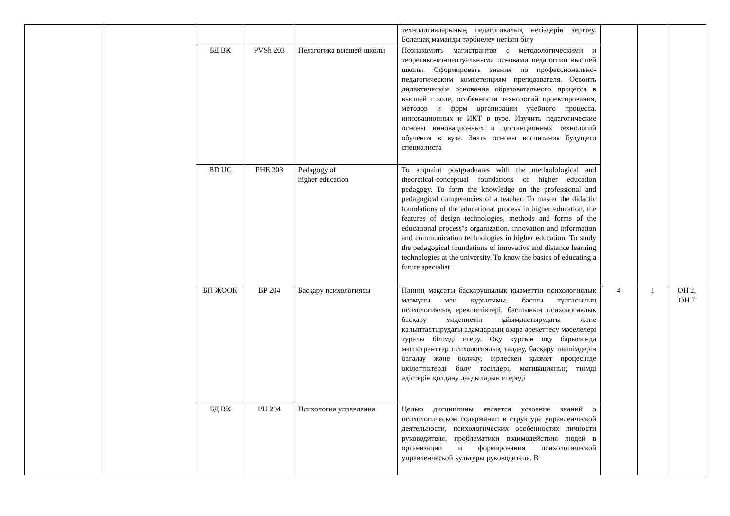| | | | | | технологияларының педагогикалық негіздерін зерттеу. Болашақ маманды тәрбиелеу негізін білу | | | |
| | | БД ВК | PVSh 203 | Педагогика высшей школы | Познакомить магистрантов с методологическими и теоретико-концептуальными основами педагогики высшей школы. Сформировать знания по профессионально- педагогическим компетенциям преподавателя. Освоить дидактические основания образовательного процесса в высшей школе, особенности технологий проектирования, методов и форм организации учебного процесса. инновационных и ИКТ в вузе. Изучить педагогические основы инновационных и дистанционных технологий обучения в вузе. Знать основы воспитания будущего специалиста | | | |
| | | BD UC | PHE 203 | Pedagogy of higher education | To acquaint postgraduates with the methodological and theoretical-conceptual foundations of higher education pedagogy. To form the knowledge on the professional and pedagogical competencies of a teacher. To master the didactic foundations of the educational process in higher education, the features of design technologies, methods and forms of the educational process''s organization, innovation and information and communication technologies in higher education. To study the pedagogical foundations of innovative and distance learning technologies at the university. To know the basics of educating a future specialist | | | |
| | | БП ЖООК | BP 204 | Басқару психологиясы | Пәннің мақсаты басқарушылық қызметтің психологиялық мазмұны мен құрылымы, басшы тұлғасының психологиялық ерекшеліктері, басшының психологиялық басқару мәдениетін ұйымдастырудағы және қалыптастырудағы адамдардың өзара әрекеттесу мәселелері туралы білімді игеру. Оқу курсын оқу барысында магистранттар психологиялық талдау, басқару шешімдерін бағалау және болжау, бірлескен қызмет процесінде өкілеттіктерді бөлу тәсілдері, мотивацияның тиімді әдістерін қолдану дағдыларын игереді | 4 | 1 | ОН 2, ОН 7 |
| | | БД ВК | PU 204 | Психология управления | Целью дисциплины является усвоение знаний о психологическом содержании и структуре управленческой деятельности, психологических особенностях личности руководителя, проблематики взаимодействия людей в организации и формирования психологической управленческой культуры руководителя. В | | | |